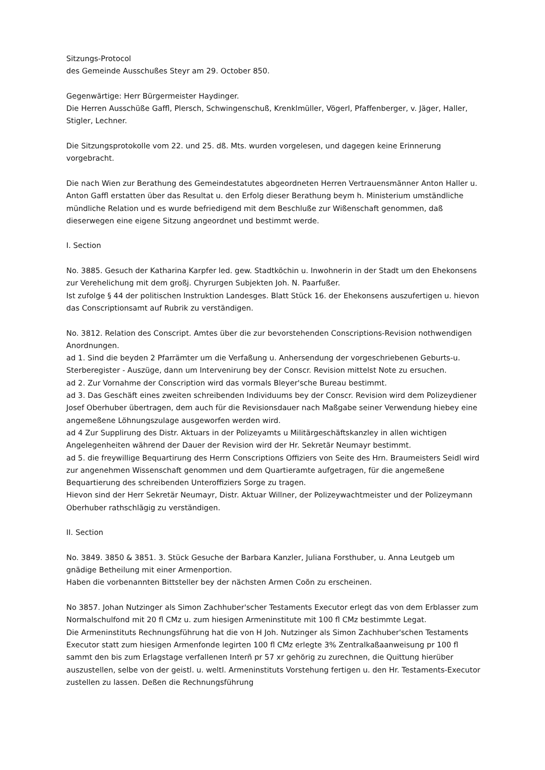Sitzungs-Protocol
des Gemeinde Ausschußes Steyr am 29. October 850.
Gegenwärtige: Herr Bürgermeister Haydinger.
Die Herren Ausschüße Gaffl, Plersch, Schwingenschuß, Krenklmüller, Vögerl, Pfaffenberger, v. Jäger, Haller, Stigler, Lechner.
Die Sitzungsprotokolle vom 22. und 25. dß. Mts. wurden vorgelesen, und dagegen keine Erinnerung vorgebracht.
Die nach Wien zur Berathung des Gemeindestatutes abgeordneten Herren Vertrauensmänner Anton Haller u. Anton Gaffl erstatten über das Resultat u. den Erfolg dieser Berathung beym h. Ministerium umständliche mündliche Relation und es wurde befriedigend mit dem Beschluße zur Wißenschaft genommen, daß dieserwegen eine eigene Sitzung angeordnet und bestimmt werde.
I. Section
No. 3885. Gesuch der Katharina Karpfer led. gew. Stadtköchin u. Inwohnerin in der Stadt um den Ehekonsens zur Verehelichung mit dem großj. Chyrurgen Subjekten Joh. N. Paarfußer.
Ist zufolge § 44 der politischen Instruktion Landesges. Blatt Stück 16. der Ehekonsens auszufertigen u. hievon das Conscriptionsamt auf Rubrik zu verständigen.
No. 3812. Relation des Conscript. Amtes über die zur bevorstehenden Conscriptions-Revision nothwendigen Anordnungen.
ad 1. Sind die beyden 2 Pfarrämter um die Verfaßung u. Anhersendung der vorgeschriebenen Geburts-u. Sterberegister - Auszüge, dann um Intervenirung bey der Conscr. Revision mittelst Note zu ersuchen.
ad 2. Zur Vornahme der Conscription wird das vormals Bleyer'sche Bureau bestimmt.
ad 3. Das Geschäft eines zweiten schreibenden Individuums bey der Conscr. Revision wird dem Polizeydiener Josef Oberhuber übertragen, dem auch für die Revisionsdauer nach Maßgabe seiner Verwendung hiebey eine angemeßene Löhnungszulage ausgeworfen werden wird.
ad 4 Zur Supplirung des Distr. Aktuars in der Polizeyamts u Militärgeschäftskanzley in allen wichtigen Angelegenheiten während der Dauer der Revision wird der Hr. Sekretär Neumayr bestimmt.
ad 5. die freywillige Bequartirung des Herrn Conscriptions Offiziers von Seite des Hrn. Braumeisters Seidl wird zur angenehmen Wissenschaft genommen und dem Quartieramte aufgetragen, für die angemeßene Bequartierung des schreibenden Unteroffiziers Sorge zu tragen.
Hievon sind der Herr Sekretär Neumayr, Distr. Aktuar Willner, der Polizeywachtmeister und der Polizeymann Oberhuber rathschlägig zu verständigen.
II. Section
No. 3849. 3850 & 3851. 3. Stück Gesuche der Barbara Kanzler, Juliana Forsthuber, u. Anna Leutgeb um gnädige Betheilung mit einer Armenportion.
Haben die vorbenannten Bittsteller bey der nächsten Armen Coõn zu erscheinen.
No 3857. Johan Nutzinger als Simon Zachhuber'scher Testaments Executor erlegt das von dem Erblasser zum Normalschulfond mit 20 fl CMz u. zum hiesigen Armeninstitute mit 100 fl CMz bestimmte Legat.
Die Armeninstituts Rechnungsführung hat die von H Joh. Nutzinger als Simon Zachhuber'schen Testaments Executor statt zum hiesigen Armenfonde legirten 100 fl CMz erlegte 3% Zentralkaßaanweisung pr 100 fl sammt den bis zum Erlagstage verfallenen Interñ pr 57 xr gehörig zu zurechnen, die Quittung hierüber auszustellen, selbe von der geistl. u. weltl. Armeninstituts Vorstehung fertigen u. den Hr. Testaments-Executor zustellen zu lassen. Deßen die Rechnungsführung